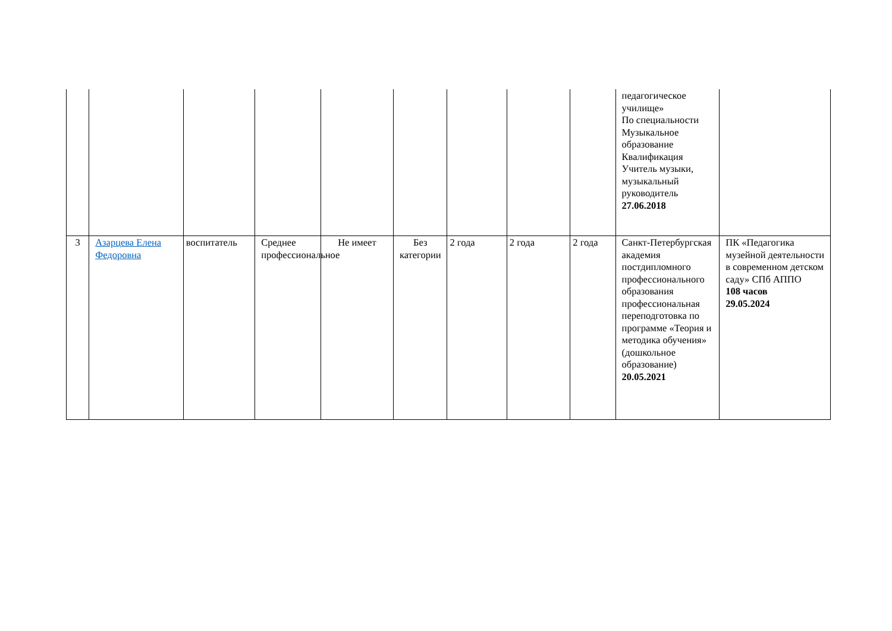| | | | | | | | | | педагогическое училище» По специальности Музыкальное образование Квалификация Учитель музыки, музыкальный руководитель 27.06.2018 | |
| 3 | Азарцева Елена Федоровна | воспитатель | Среднее профессиональное | Не имеет | Без категории | 2 года | 2 года | 2 года | Санкт-Петербургская академия постдипломного профессионального образования профессиональная переподготовка по программе «Теория и методика обучения» (дошкольное образование) 20.05.2021 | ПК «Педагогика музейной деятельности в современном детском саду» СПб АППО 108 часов 29.05.2024 |